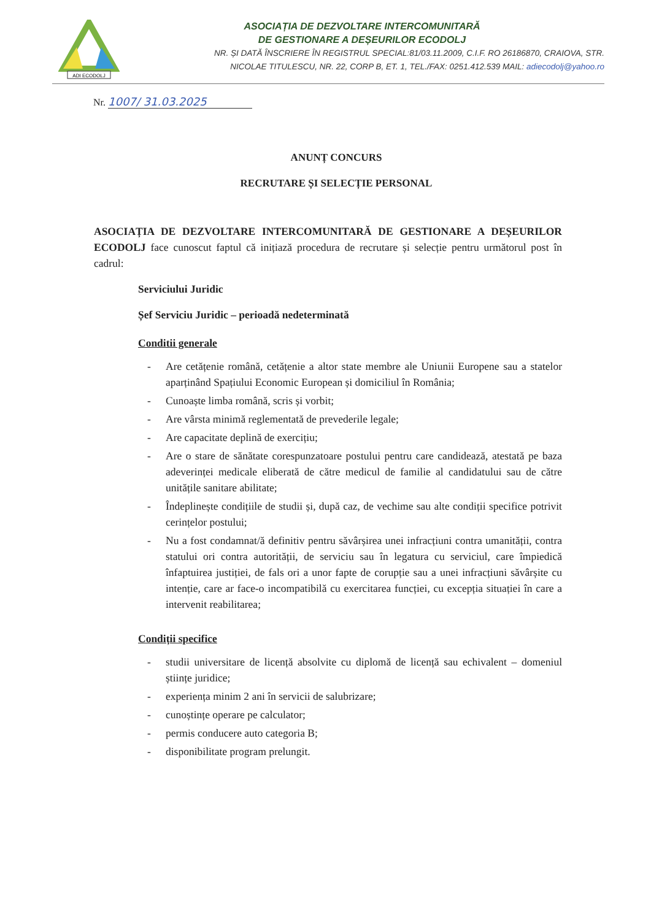ADI ECODOLJ
ASOCIAȚIA DE DEZVOLTARE INTERCOMUNITARĂ
DE GESTIONARE A DEȘEURILOR ECODOLJ
NR. ȘI DATĂ ÎNSCRIERE ÎN REGISTRUL SPECIAL:81/03.11.2009, C.I.F. RO 26186870, CRAIOVA, STR.
NICOLAE TITULESCU, NR. 22, CORP B, ET. 1, TEL./FAX: 0251.412.539 MAIL: adiecodolj@yahoo.ro
Nr. 1007/ 31.03.2025
ANUNȚ CONCURS
RECRUTARE ȘI SELECȚIE PERSONAL
ASOCIAȚIA DE DEZVOLTARE INTERCOMUNITARĂ DE GESTIONARE A DEȘEURILOR ECODOLJ face cunoscut faptul că inițiază procedura de recrutare și selecție pentru următorul post în cadrul:
Serviciului Juridic
Șef Serviciu Juridic – perioadă nedeterminată
Conditii generale
- Are cetățenie română, cetățenie a altor state membre ale Uniunii Europene sau a statelor aparținând Spațiului Economic European și domiciliul în România;
- Cunoaște limba română, scris și vorbit;
- Are vârsta minimă reglementată de prevederile legale;
- Are capacitate deplină de exercițiu;
- Are o stare de sănătate corespunzatoare postului pentru care candidează, atestată pe baza adeverinței medicale eliberată de către medicul de familie al candidatului sau de către unitățile sanitare abilitate;
- Îndeplinește condițiile de studii și, după caz, de vechime sau alte condiții specifice potrivit cerințelor postului;
- Nu a fost condamnat/ă definitiv pentru săvârșirea unei infracțiuni contra umanității, contra statului ori contra autorității, de serviciu sau în legatura cu serviciul, care împiedică înfaptuirea justiției, de fals ori a unor fapte de corupție sau a unei infracțiuni săvârșite cu intenție, care ar face-o incompatibilă cu exercitarea funcției, cu excepția situației în care a intervenit reabilitarea;
Condiții specifice
- studii universitare de licență absolvite cu diplomă de licență sau echivalent – domeniul științe juridice;
- experiența minim 2 ani în servicii de salubrizare;
- cunoștințe operare pe calculator;
- permis conducere auto categoria B;
- disponibilitate program prelungit.